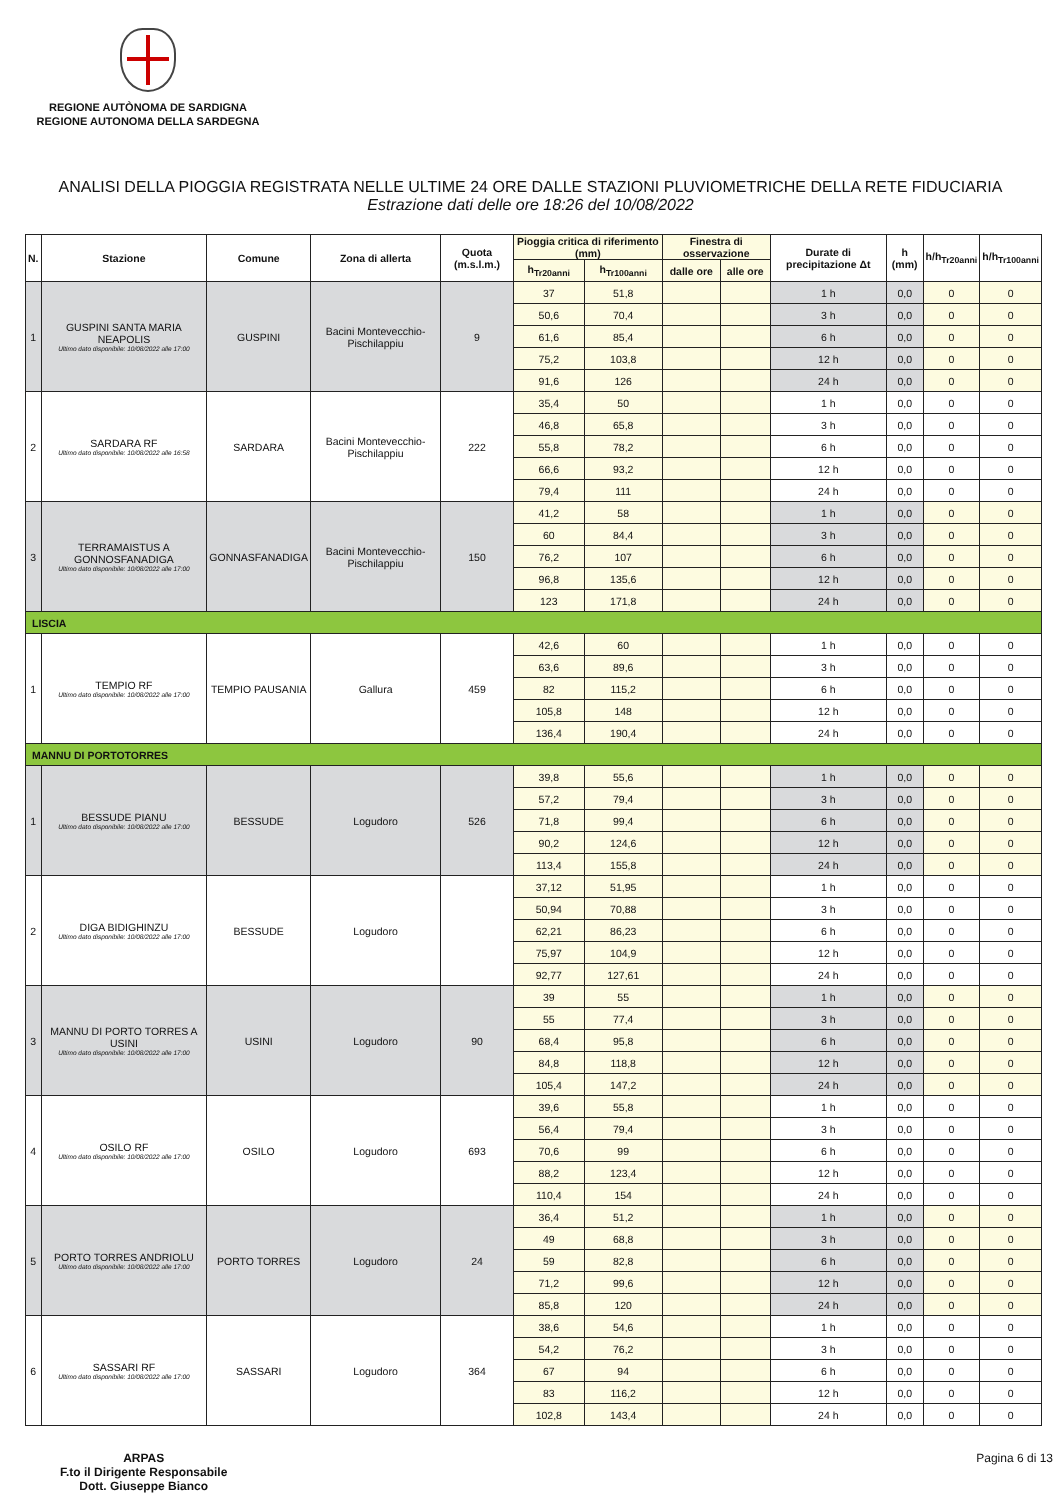REGIONE AUTÒNOMA DE SARDIGNA
REGIONE AUTONOMA DELLA SARDEGNA
ANALISI DELLA PIOGGIA REGISTRATA NELLE ULTIME 24 ORE DALLE STAZIONI PLUVIOMETRICHE DELLA RETE FIDUCIARIA
Estrazione dati delle ore 18:26 del 10/08/2022
| N. | Stazione | Comune | Zona di allerta | Quota (m.s.l.m.) | Pioggia critica di riferimento (mm) | | Finestra di osservazione | | Durate di precipitazione Δt | h (mm) | h/h<sub>Tr20anni</sub> | h/h<sub>Tr100anni</sub> |
| --- | --- | --- | --- | --- | --- | --- | --- | --- | --- | --- | --- | --- |
| | | | | | h<sub>Tr20anni</sub> | h<sub>Tr100anni</sub> | dalle ore | alle ore | | | | |
| 1 | GUSPINI SANTA MARIA NEAPOLIS Ultimo dato disponibile: 10/08/2022 alle 17:00 | GUSPINI | Bacini Montevecchio-Pischilappiu | 9 | 37 | 51,8 | | | 1 h | 0,0 | 0 | 0 |
| | | | | | 50,6 | 70,4 | | | 3 h | 0,0 | 0 | 0 |
| | | | | | 61,6 | 85,4 | | | 6 h | 0,0 | 0 | 0 |
| | | | | | 75,2 | 103,8 | | | 12 h | 0,0 | 0 | 0 |
| | | | | | 91,6 | 126 | | | 24 h | 0,0 | 0 | 0 |
| 2 | SARDARA RF Ultimo dato disponibile: 10/08/2022 alle 16:58 | SARDARA | Bacini Montevecchio-Pischilappiu | 222 | 35,4 | 50 | | | 1 h | 0,0 | 0 | 0 |
| | | | | | 46,8 | 65,8 | | | 3 h | 0,0 | 0 | 0 |
| | | | | | 55,8 | 78,2 | | | 6 h | 0,0 | 0 | 0 |
| | | | | | 66,6 | 93,2 | | | 12 h | 0,0 | 0 | 0 |
| | | | | | 79,4 | 111 | | | 24 h | 0,0 | 0 | 0 |
| 3 | TERRAMAISTUS A GONNOSFANADIGA Ultimo dato disponibile: 10/08/2022 alle 17:00 | GONNASFANADIGA | Bacini Montevecchio-Pischilappiu | 150 | 41,2 | 58 | | | 1 h | 0,0 | 0 | 0 |
| | | | | | 60 | 84,4 | | | 3 h | 0,0 | 0 | 0 |
| | | | | | 76,2 | 107 | | | 6 h | 0,0 | 0 | 0 |
| | | | | | 96,8 | 135,6 | | | 12 h | 0,0 | 0 | 0 |
| | | | | | 123 | 171,8 | | | 24 h | 0,0 | 0 | 0 |
| LISCIA | | | | | | | | | | | | |
| 1 | TEMPIO RF Ultimo dato disponibile: 10/08/2022 alle 17:00 | TEMPIO PAUSANIA | Gallura | 459 | 42,6 | 60 | | | 1 h | 0,0 | 0 | 0 |
| | | | | | 63,6 | 89,6 | | | 3 h | 0,0 | 0 | 0 |
| | | | | | 82 | 115,2 | | | 6 h | 0,0 | 0 | 0 |
| | | | | | 105,8 | 148 | | | 12 h | 0,0 | 0 | 0 |
| | | | | | 136,4 | 190,4 | | | 24 h | 0,0 | 0 | 0 |
| MANNU DI PORTOTORRES | | | | | | | | | | | | |
| 1 | BESSUDE PIANU Ultimo dato disponibile: 10/08/2022 alle 17:00 | BESSUDE | Logudoro | 526 | 39,8 | 55,6 | | | 1 h | 0,0 | 0 | 0 |
| | | | | | 57,2 | 79,4 | | | 3 h | 0,0 | 0 | 0 |
| | | | | | 71,8 | 99,4 | | | 6 h | 0,0 | 0 | 0 |
| | | | | | 90,2 | 124,6 | | | 12 h | 0,0 | 0 | 0 |
| | | | | | 113,4 | 155,8 | | | 24 h | 0,0 | 0 | 0 |
| 2 | DIGA BIDIGHINZU Ultimo dato disponibile: 10/08/2022 alle 17:00 | BESSUDE | Logudoro | | 37,12 | 51,95 | | | 1 h | 0,0 | 0 | 0 |
| | | | | | 50,94 | 70,88 | | | 3 h | 0,0 | 0 | 0 |
| | | | | | 62,21 | 86,23 | | | 6 h | 0,0 | 0 | 0 |
| | | | | | 75,97 | 104,9 | | | 12 h | 0,0 | 0 | 0 |
| | | | | | 92,77 | 127,61 | | | 24 h | 0,0 | 0 | 0 |
| 3 | MANNU DI PORTO TORRES A USINI Ultimo dato disponibile: 10/08/2022 alle 17:00 | USINI | Logudoro | 90 | 39 | 55 | | | 1 h | 0,0 | 0 | 0 |
| | | | | | 55 | 77,4 | | | 3 h | 0,0 | 0 | 0 |
| | | | | | 68,4 | 95,8 | | | 6 h | 0,0 | 0 | 0 |
| | | | | | 84,8 | 118,8 | | | 12 h | 0,0 | 0 | 0 |
| | | | | | 105,4 | 147,2 | | | 24 h | 0,0 | 0 | 0 |
| 4 | OSILO RF Ultimo dato disponibile: 10/08/2022 alle 17:00 | OSILO | Logudoro | 693 | 39,6 | 55,8 | | | 1 h | 0,0 | 0 | 0 |
| | | | | | 56,4 | 79,4 | | | 3 h | 0,0 | 0 | 0 |
| | | | | | 70,6 | 99 | | | 6 h | 0,0 | 0 | 0 |
| | | | | | 88,2 | 123,4 | | | 12 h | 0,0 | 0 | 0 |
| | | | | | 110,4 | 154 | | | 24 h | 0,0 | 0 | 0 |
| 5 | PORTO TORRES ANDRIOLU Ultimo dato disponibile: 10/08/2022 alle 17:00 | PORTO TORRES | Logudoro | 24 | 36,4 | 51,2 | | | 1 h | 0,0 | 0 | 0 |
| | | | | | 49 | 68,8 | | | 3 h | 0,0 | 0 | 0 |
| | | | | | 59 | 82,8 | | | 6 h | 0,0 | 0 | 0 |
| | | | | | 71,2 | 99,6 | | | 12 h | 0,0 | 0 | 0 |
| | | | | | 85,8 | 120 | | | 24 h | 0,0 | 0 | 0 |
| 6 | SASSARI RF Ultimo dato disponibile: 10/08/2022 alle 17:00 | SASSARI | Logudoro | 364 | 38,6 | 54,6 | | | 1 h | 0,0 | 0 | 0 |
| | | | | | 54,2 | 76,2 | | | 3 h | 0,0 | 0 | 0 |
| | | | | | 67 | 94 | | | 6 h | 0,0 | 0 | 0 |
| | | | | | 83 | 116,2 | | | 12 h | 0,0 | 0 | 0 |
| | | | | | 102,8 | 143,4 | | | 24 h | 0,0 | 0 | 0 |
ARPAS
F.to il Dirigente Responsabile
Dott. Giuseppe Bianco
Pagina 6 di 13